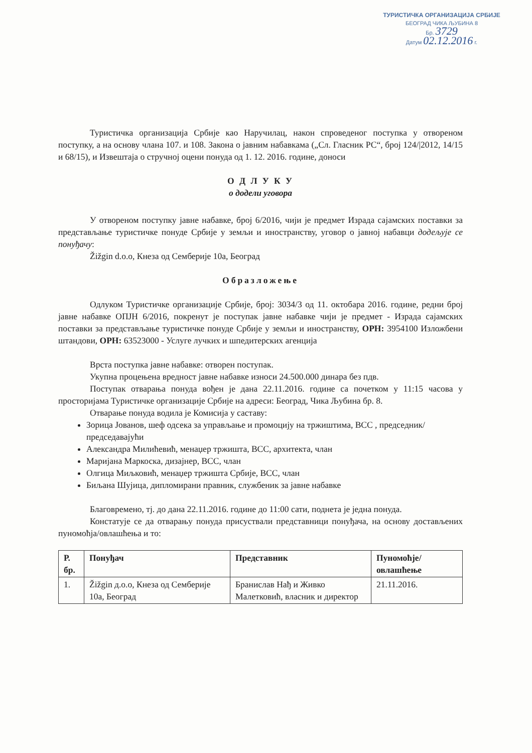ТУРИСТИЧКА ОРГАНИЗАЦИЈА СРБИЈЕ
БЕОГРАД ЧИКА ЉУБИНА 8
Бр. 3729
Датум 02.12.2016 г.
Туристичка организација Србије као Наручилац, након спроведеног поступка у отвореном поступку, а на основу члана 107. и 108. Закона о јавним набавкама („Сл. Гласник РС“, број 124/|2012, 14/15 и 68/15), и Извештаја о стручној оцени понуда од 1. 12. 2016. године, доноси
О Д Л У К У
о додели уговора
У отвореном поступку јавне набавке, број 6/2016, чији је предмет Израда сајамских поставки за представљање туристичке понуде Србије у земљи и иностранству, уговор о јавној набавци додељује се понуђачу:
Žižgin d.o.o, Кнеза од Семберије 10а, Београд
Образложење
Одлуком Туристичке организације Србије, број: 3034/3 од 11. октобара 2016. године, редни број јавне набавке ОПЈН 6/2016, покренут је поступак јавне набавке чији је предмет - Израда сајамских поставки за представљање туристичке понуде Србије у земљи и иностранству, ОРН: 3954100 Изложбени штандови, ОРН: 63523000 - Услуге лучких и шпедитерских агенција
Врста поступка јавне набавке: отворен поступак.
Укупна процењена вредност јавне набавке износи 24.500.000 динара без пдв.
Поступак отварања понуда вођен је дана 22.11.2016. године са почетком у 11:15 часова у просторијама Туристичке организације Србије на адреси: Београд, Чика Љубина бр. 8.
Отварање понуда водила је Комисија у саставу:
Зорица Јованов, шеф одсека за управљање и промоцију на тржиштима, ВСС , председник/председавајући
Александра Милићевић, менаџер тржишта, ВСС, архитекта, члан
Маријана Маркоска, дизајнер, ВСС, члан
Олгица Миљковић, менаџер тржишта Србије, ВСС, члан
Биљана Шујица, дипломирани правник, службеник за јавне набавке
Благовремено, тј. до дана 22.11.2016. године до 11:00 сати, поднета је једна понуда.
Констатује се да отварању понуда присуствали представници понуђача, на основу достављених пуномоћја/овлашћења и то:
| Р. бр. | Понуђач | Представник | Пуномоћје/овлашћење |
| --- | --- | --- | --- |
| 1. | Žižgin д.о.о, Кнеза од Семберије 10а, Београд | Бранислав Нађ и Живко Малетковић, власник и директор | 21.11.2016. |